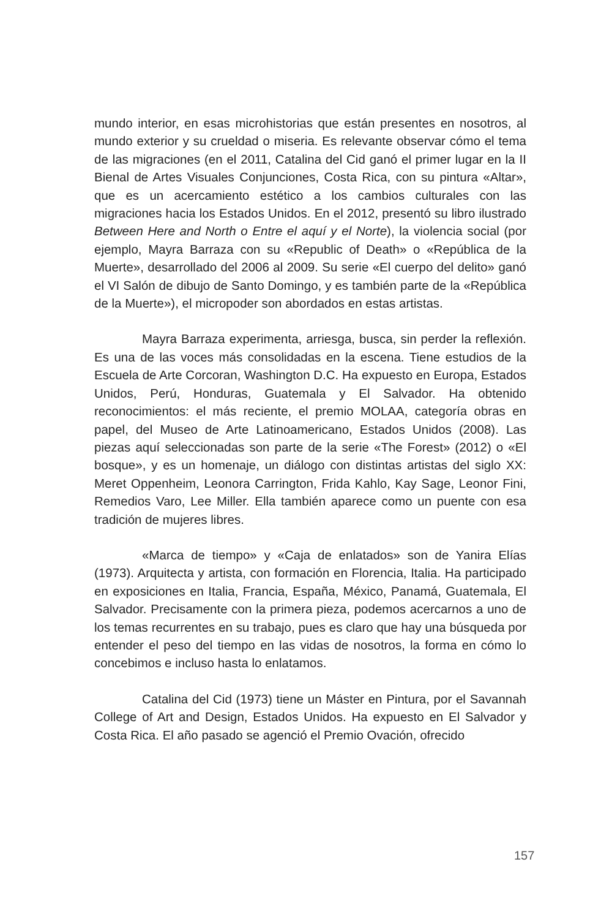mundo interior, en esas microhistorias que están presentes en nosotros, al mundo exterior y su crueldad o miseria. Es relevante observar cómo el tema de las migraciones (en el 2011, Catalina del Cid ganó el primer lugar en la II Bienal de Artes Visuales Conjunciones, Costa Rica, con su pintura «Altar», que es un acercamiento estético a los cambios culturales con las migraciones hacia los Estados Unidos. En el 2012, presentó su libro ilustrado Between Here and North o Entre el aquí y el Norte), la violencia social (por ejemplo, Mayra Barraza con su «Republic of Death» o «República de la Muerte», desarrollado del 2006 al 2009. Su serie «El cuerpo del delito» ganó el VI Salón de dibujo de Santo Domingo, y es también parte de la «República de la Muerte»), el micropoder son abordados en estas artistas.
Mayra Barraza experimenta, arriesga, busca, sin perder la reflexión. Es una de las voces más consolidadas en la escena. Tiene estudios de la Escuela de Arte Corcoran, Washington D.C. Ha expuesto en Europa, Estados Unidos, Perú, Honduras, Guatemala y El Salvador. Ha obtenido reconocimientos: el más reciente, el premio MOLAA, categoría obras en papel, del Museo de Arte Latinoamericano, Estados Unidos (2008). Las piezas aquí seleccionadas son parte de la serie «The Forest» (2012) o «El bosque», y es un homenaje, un diálogo con distintas artistas del siglo XX: Meret Oppenheim, Leonora Carrington, Frida Kahlo, Kay Sage, Leonor Fini, Remedios Varo, Lee Miller. Ella también aparece como un puente con esa tradición de mujeres libres.
«Marca de tiempo» y «Caja de enlatados» son de Yanira Elías (1973). Arquitecta y artista, con formación en Florencia, Italia. Ha participado en exposiciones en Italia, Francia, España, México, Panamá, Guatemala, El Salvador. Precisamente con la primera pieza, podemos acercarnos a uno de los temas recurrentes en su trabajo, pues es claro que hay una búsqueda por entender el peso del tiempo en las vidas de nosotros, la forma en cómo lo concebimos e incluso hasta lo enlatamos.
Catalina del Cid (1973) tiene un Máster en Pintura, por el Savannah College of Art and Design, Estados Unidos. Ha expuesto en El Salvador y Costa Rica. El año pasado se agenció el Premio Ovación, ofrecido
157